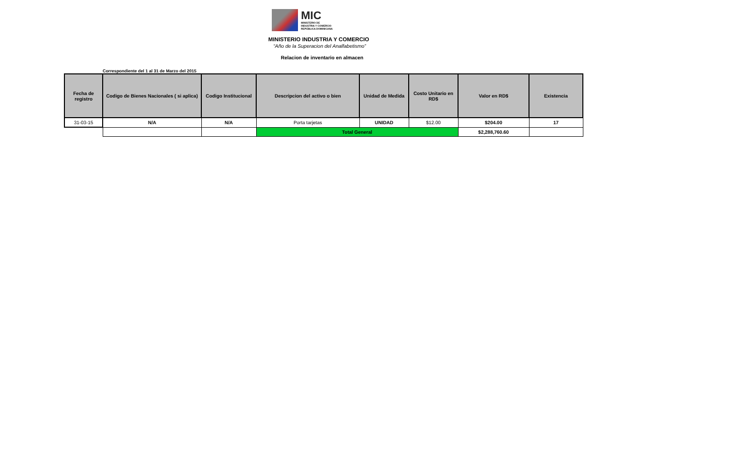MIC
MINISTERIO DE
INDUSTRIA Y COMERCIO
REPÚBLICA DOMINICANA
MINISTERIO INDUSTRIA Y COMERCIO
“Año de la Superacion del Analfabetismo”
Relacion de inventario en almacen
Correspondiente del 1 al 31 de Marzo del 2015
| Fecha de registro | Codigo de Bienes Nacionales ( si aplica) | Codigo Institucional | Descripcion del activo o bien | Unidad de Medida | Costo Unitario en RD$ | Valor en RD$ | Existencia |
| --- | --- | --- | --- | --- | --- | --- | --- |
| 31-03-15 | N/A | N/A | Porta tarjetas | UNIDAD | $12.00 | $204.00 | 17 |
| | | | Total General | | | $2,288,760.60 | |